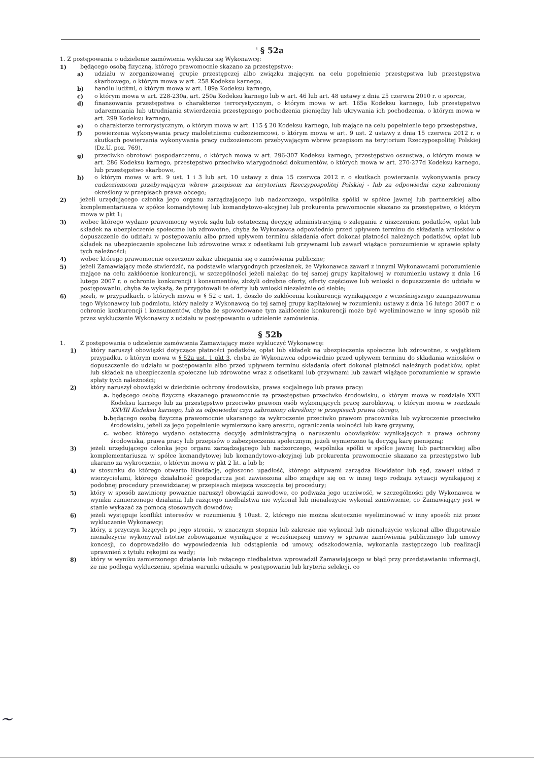<sup>i</sup> § 52a
1. Z postępowania o udzielenie zamówienia wyklucza się Wykonawcę:
1) będącego osobą fizyczną, którego prawomocnie skazano za przestępstwo:
a) udziału w zorganizowanej grupie przestępczej albo związku mającym na celu popełnienie przestępstwa lub przestępstwa skarbowego, o którym mowa w art. 258 Kodeksu karnego,
b) handlu ludźmi, o którym mowa w art. 189a Kodeksu karnego,
c) o którym mowa w art. 228-230a, art. 250a Kodeksu karnego lub w art. 46 lub art. 48 ustawy z dnia 25 czerwca 2010 r. o sporcie,
d) finansowania przestępstwa o charakterze terrorystycznym, o którym mowa w art. 165a Kodeksu karnego, lub przestępstwo udaremniania lub utrudniania stwierdzenia przestępnego pochodzenia pieniędzy lub ukrywania ich pochodzenia, o którym mowa w art. 299 Kodeksu karnego,
e) o charakterze terrorystycznym, o którym mowa w art. 115 § 20 Kodeksu karnego, lub mające na celu popełnienie tego przestępstwa,
f) powierzenia wykonywania pracy małoletniemu cudzoziemcowi, o którym mowa w art. 9 ust. 2 ustawy z dnia 15 czerwca 2012 r. o skutkach powierzania wykonywania pracy cudzoziemcom przebywającym wbrew przepisom na terytorium Rzeczypospolitej Polskiej (Dz.U. poz. 769),
g) przeciwko obrotowi gospodarczemu, o których mowa w art. 296-307 Kodeksu karnego, przestępstwo oszustwa, o którym mowa w art. 286 Kodeksu karnego, przestępstwo przeciwko wiarygodności dokumentów, o których mowa w art. 270-277d Kodeksu karnego, lub przestępstwo skarbowe,
h) o którym mowa w art. 9 ust. 1 i 3 lub art. 10 ustawy z dnia 15 czerwca 2012 r. o skutkach powierzania wykonywania pracy cudzoziemcom przebywającym wbrew przepisom na terytorium Rzeczypospolitej Polskiej - lub za odpowiedni czyn zabroniony określony w przepisach prawa obcego;
2) jeżeli urzędującego członka jego organu zarządzającego lub nadzorczego, wspólnika spółki w spółce jawnej lub partnerskiej albo komplementariusza w spółce komandytowej lub komandytowo-akcyjnej lub prokurenta prawomocnie skazano za przestępstwo, o którym mowa w pkt 1;
3) wobec którego wydano prawomocny wyrok sądu lub ostateczną decyzję administracyjną o zaleganiu z uiszczeniem podatków, opłat lub składek na ubezpieczenie społeczne lub zdrowotne, chyba że Wykonawca odpowiednio przed upływem terminu do składania wniosków o dopuszczenie do udziału w postępowaniu albo przed upływem terminu składania ofert dokonał płatności należnych podatków, opłat lub składek na ubezpieczenie społeczne lub zdrowotne wraz z odsetkami lub grzywnami lub zawarł wiążące porozumienie w sprawie spłaty tych należności;
4) wobec którego prawomocnie orzeczono zakaz ubiegania się o zamówienia publiczne;
5) jeżeli Zamawiający może stwierdzić, na podstawie wiarygodnych przesłanek, że Wykonawca zawarł z innymi Wykonawcami porozumienie mające na celu zakłócenie konkurencji, w szczególności jeżeli należąc do tej samej grupy kapitałowej w rozumieniu ustawy z dnia 16 lutego 2007 r. o ochronie konkurencji i konsumentów, złożyli odrębne oferty, oferty częściowe lub wnioski o dopuszczenie do udziału w postępowaniu, chyba że wykażą, że przygotowali te oferty lub wnioski niezależnie od siebie;
6) jeżeli, w przypadkach, o których mowa w § 52 c ust. 1, doszło do zakłócenia konkurencji wynikającego z wcześniejszego zaangażowania tego Wykonawcy lub podmiotu, który należy z Wykonawcą do tej samej grupy kapitałowej w rozumieniu ustawy z dnia 16 lutego 2007 r. o ochronie konkurencji i konsumentów, chyba że spowodowane tym zakłócenie konkurencji może być wyeliminowane w inny sposób niż przez wykluczenie Wykonawcy z udziału w postępowaniu o udzielenie zamówienia.
§ 52b
1. Z postępowania o udzielenie zamówienia Zamawiający może wykluczyć Wykonawcę:
1) który naruszył obowiązki dotyczące płatności podatków, opłat lub składek na ubezpieczenia społeczne lub zdrowotne, z wyjątkiem przypadku, o którym mowa w § 52a ust. 1 pkt 3, chyba że Wykonawca odpowiednio przed upływem terminu do składania wniosków o dopuszczenie do udziału w postępowaniu albo przed upływem terminu składania ofert dokonał płatności należnych podatków, opłat lub składek na ubezpieczenia społeczne lub zdrowotne wraz z odsetkami lub grzywnami lub zawarł wiążące porozumienie w sprawie spłaty tych należności;
2) który naruszył obowiązki w dziedzinie ochrony środowiska, prawa socjalnego lub prawa pracy:
a. będącego osobą fizyczną skazanego prawomocnie za przestępstwo przeciwko środowisku, o którym mowa w rozdziale XXII Kodeksu karnego lub za przestępstwo przeciwko prawom osób wykonujących pracę zarobkową, o którym mowa w rozdziale XXVIII Kodeksu karnego, lub za odpowiedni czyn zabroniony określony w przepisach prawa obcego,
b. będącego osobą fizyczną prawomocnie ukaranego za wykroczenie przeciwko prawom pracownika lub wykroczenie przeciwko środowisku, jeżeli za jego popełnienie wymierzono karę aresztu, ograniczenia wolności lub karę grzywny,
c. wobec którego wydano ostateczną decyzję administracyjną o naruszeniu obowiązków wynikających z prawa ochrony środowiska, prawa pracy lub przepisów o zabezpieczeniu społecznym, jeżeli wymierzono tą decyzją karę pieniężną;
3) jeżeli urzędującego członka jego organu zarządzającego lub nadzorczego, wspólnika spółki w spółce jawnej lub partnerskiej albo komplementariusza w spółce komandytowej lub komandytowo-akcyjnej lub prokurenta prawomocnie skazano za przestępstwo lub ukarano za wykroczenie, o którym mowa w pkt 2 lit. a lub b;
4) w stosunku do którego otwarto likwidację, ogłoszono upadłość, którego aktywami zarządza likwidator lub sąd, zawarł układ z wierzycielami, którego działalność gospodarcza jest zawieszona albo znajduje się on w innej tego rodzaju sytuacji wynikającej z podobnej procedury przewidzianej w przepisach miejsca wszczęcia tej procedury;
5) który w sposób zawiniony poważnie naruszył obowiązki zawodowe, co podważa jego uczciwość, w szczególności gdy Wykonawca w wyniku zamierzonego działania lub rażącego niedbalstwa nie wykonał lub nienależycie wykonał zamówienie, co Zamawiający jest w stanie wykazać za pomocą stosownych dowodów;
6) jeżeli występuje konflikt interesów w rozumieniu § 10ust. 2, którego nie można skutecznie wyeliminować w inny sposób niż przez wykluczenie Wykonawcy;
7) który, z przyczyn leżących po jego stronie, w znacznym stopniu lub zakresie nie wykonał lub nienależycie wykonał albo długotrwale nienależycie wykonywał istotne zobowiązanie wynikające z wcześniejszej umowy w sprawie zamówienia publicznego lub umowy koncesji, co doprowadziło do wypowiedzenia lub odstąpienia od umowy, odszkodowania, wykonania zastępczego lub realizacji uprawnień z tytułu rękojmi za wady;
8) który w wyniku zamierzonego działania lub rażącego niedbalstwa wprowadził Zamawiającego w błąd przy przedstawianiu informacji, że nie podlega wykluczeniu, spełnia warunki udziału w postępowaniu lub kryteria selekcji, co
~